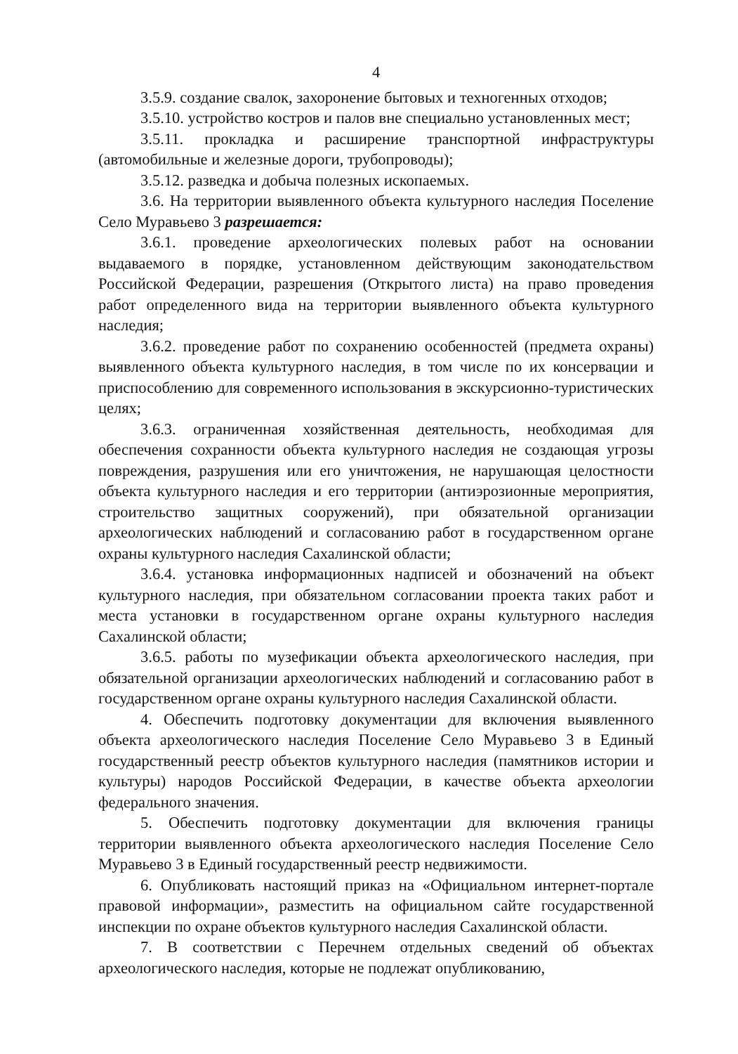4
3.5.9. создание свалок, захоронение бытовых и техногенных отходов;
3.5.10. устройство костров и палов вне специально установленных мест;
3.5.11. прокладка и расширение транспортной инфраструктуры (автомобильные и железные дороги, трубопроводы);
3.5.12. разведка и добыча полезных ископаемых.
3.6. На территории выявленного объекта культурного наследия Поселение Село Муравьево 3 разрешается:
3.6.1. проведение археологических полевых работ на основании выдаваемого в порядке, установленном действующим законодательством Российской Федерации, разрешения (Открытого листа) на право проведения работ определенного вида на территории выявленного объекта культурного наследия;
3.6.2. проведение работ по сохранению особенностей (предмета охраны) выявленного объекта культурного наследия, в том числе по их консервации и приспособлению для современного использования в экскурсионно-туристических целях;
3.6.3. ограниченная хозяйственная деятельность, необходимая для обеспечения сохранности объекта культурного наследия не создающая угрозы повреждения, разрушения или его уничтожения, не нарушающая целостности объекта культурного наследия и его территории (антиэрозионные мероприятия, строительство защитных сооружений), при обязательной организации археологических наблюдений и согласованию работ в государственном органе охраны культурного наследия Сахалинской области;
3.6.4. установка информационных надписей и обозначений на объект культурного наследия, при обязательном согласовании проекта таких работ и места установки в государственном органе охраны культурного наследия Сахалинской области;
3.6.5. работы по музефикации объекта археологического наследия, при обязательной организации археологических наблюдений и согласованию работ в государственном органе охраны культурного наследия Сахалинской области.
4. Обеспечить подготовку документации для включения выявленного объекта археологического наследия Поселение Село Муравьево 3 в Единый государственный реестр объектов культурного наследия (памятников истории и культуры) народов Российской Федерации, в качестве объекта археологии федерального значения.
5. Обеспечить подготовку документации для включения границы территории выявленного объекта археологического наследия Поселение Село Муравьево 3 в Единый государственный реестр недвижимости.
6. Опубликовать настоящий приказ на «Официальном интернет-портале правовой информации», разместить на официальном сайте государственной инспекции по охране объектов культурного наследия Сахалинской области.
7. В соответствии с Перечнем отдельных сведений об объектах археологического наследия, которые не подлежат опубликованию,